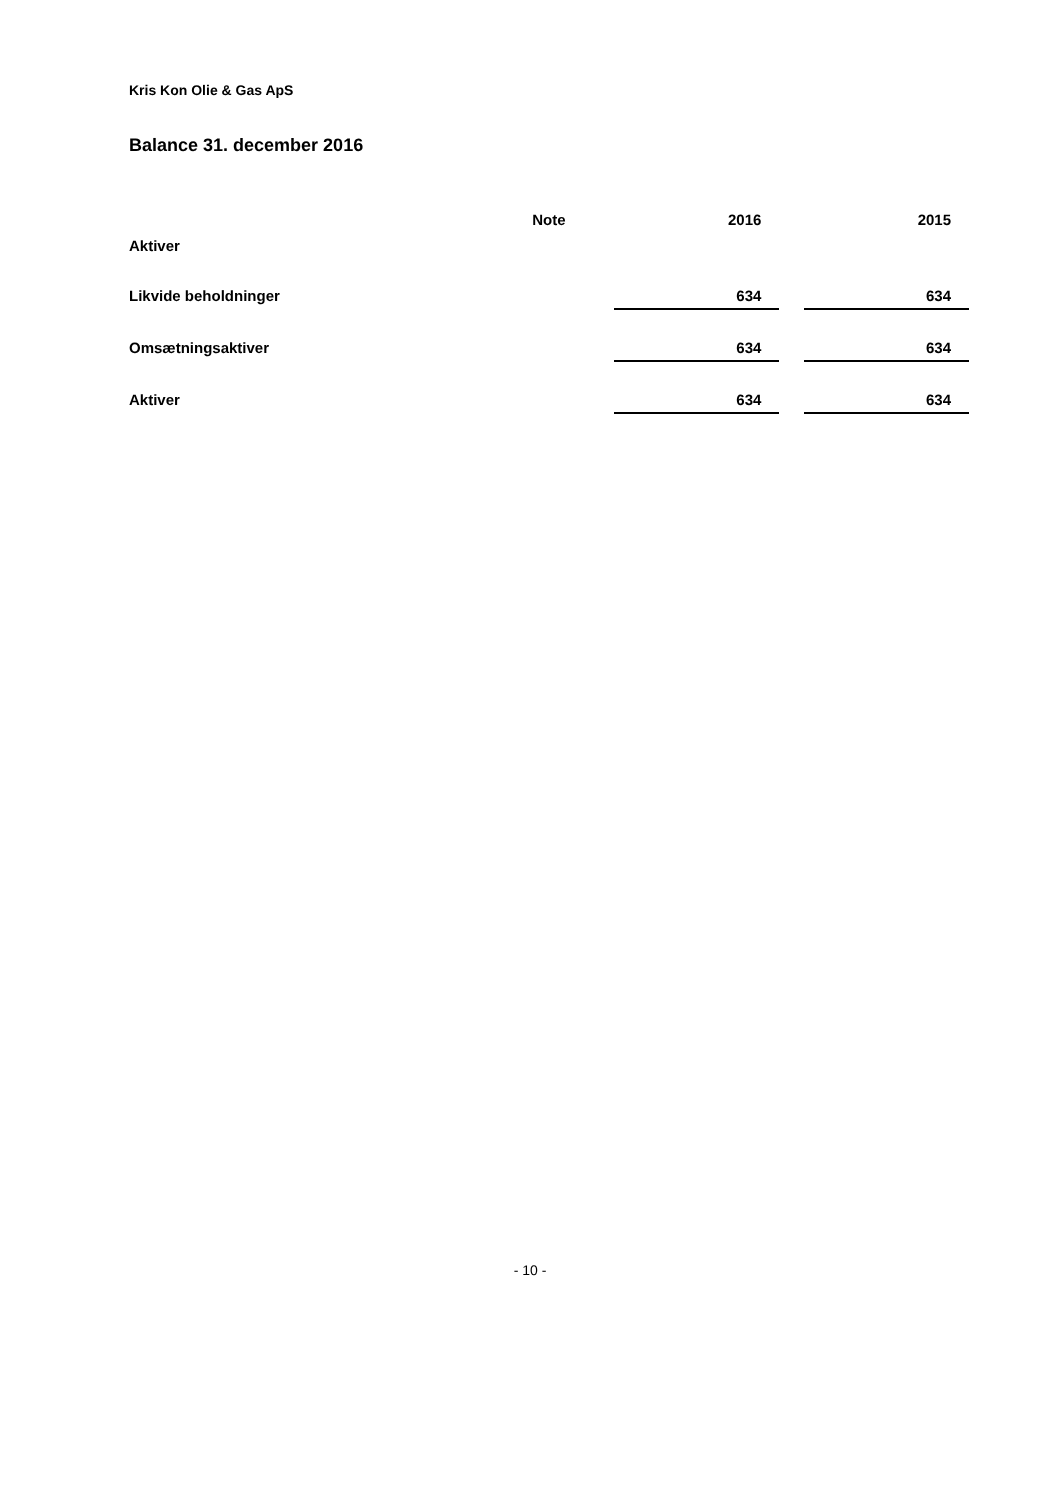Kris Kon Olie & Gas ApS
Balance 31. december 2016
| | Note | | 2016 | | 2015 |
| --- | --- | --- | --- | --- | --- |
| Aktiver | | | | | |
| Likvide beholdninger | | | 634 | | 634 |
| Omsætningsaktiver | | | 634 | | 634 |
| Aktiver | | | 634 | | 634 |
- 10 -